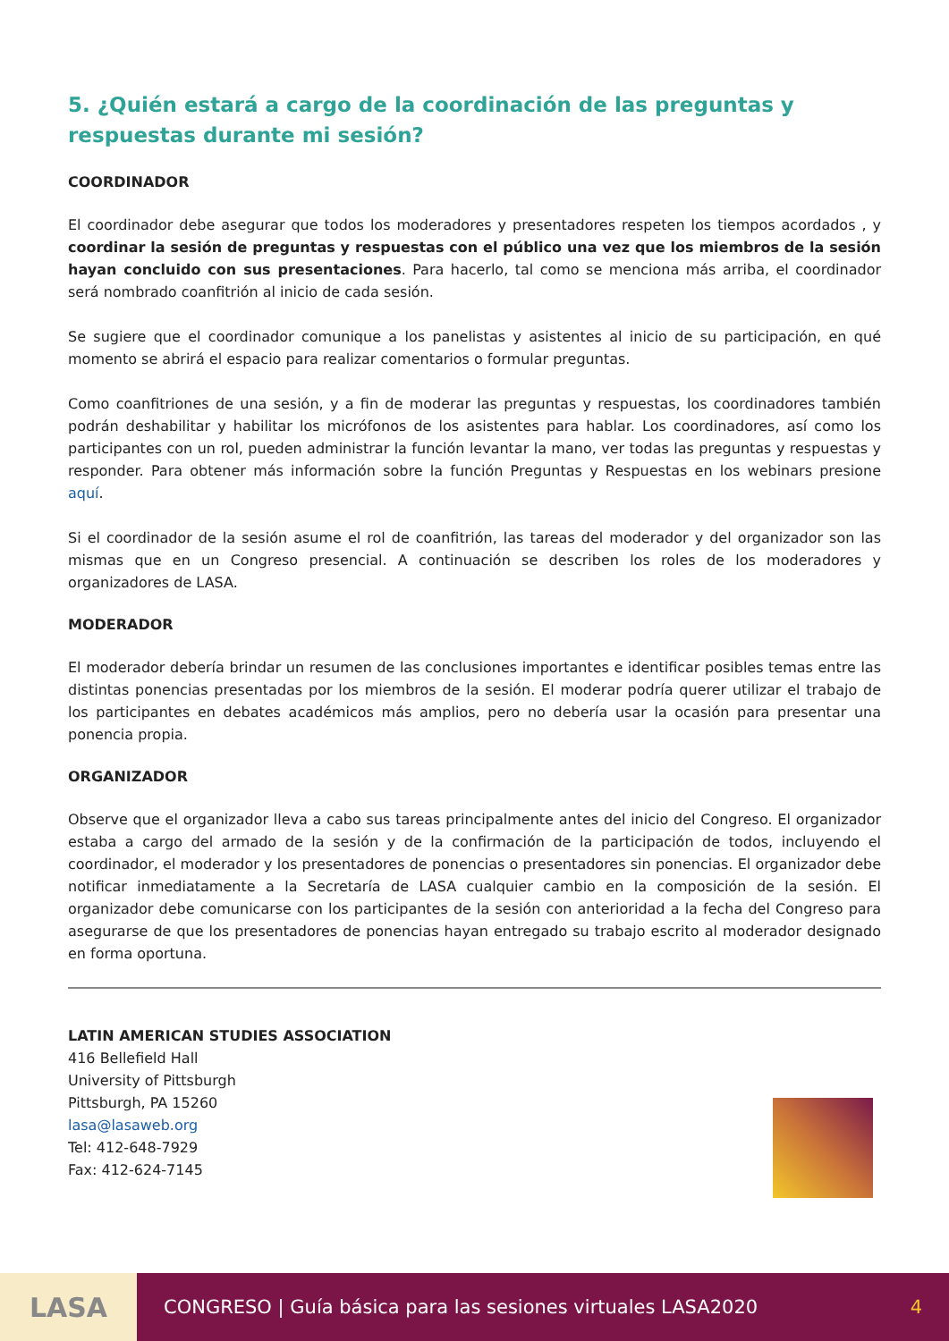5. ¿Quién estará a cargo de la coordinación de las preguntas y respuestas durante mi sesión?
COORDINADOR
El coordinador debe asegurar que todos los moderadores y presentadores respeten los tiempos acordados , y coordinar la sesión de preguntas y respuestas con el público una vez que los miembros de la sesión hayan concluido con sus presentaciones. Para hacerlo, tal como se menciona más arriba, el coordinador será nombrado coanfitrión al inicio de cada sesión.
Se sugiere que el coordinador comunique a los panelistas y asistentes al inicio de su participación, en qué momento se abrirá el espacio para realizar comentarios o formular preguntas.
Como coanfitriones de una sesión, y a fin de moderar las preguntas y respuestas, los coordinadores también podrán deshabilitar y habilitar los micrófonos de los asistentes para hablar. Los coordinadores, así como los participantes con un rol, pueden administrar la función levantar la mano, ver todas las preguntas y respuestas y responder. Para obtener más información sobre la función Preguntas y Respuestas en los webinars presione aquí.
Si el coordinador de la sesión asume el rol de coanfitrión, las tareas del moderador y del organizador son las mismas que en un Congreso presencial. A continuación se describen los roles de los moderadores y organizadores de LASA.
MODERADOR
El moderador debería brindar un resumen de las conclusiones importantes e identificar posibles temas entre las distintas ponencias presentadas por los miembros de la sesión. El moderar podría querer utilizar el trabajo de los participantes en debates académicos más amplios, pero no debería usar la ocasión para presentar una ponencia propia.
ORGANIZADOR
Observe que el organizador lleva a cabo sus tareas principalmente antes del inicio del Congreso. El organizador estaba a cargo del armado de la sesión y de la confirmación de la participación de todos, incluyendo el coordinador, el moderador y los presentadores de ponencias o presentadores sin ponencias. El organizador debe notificar inmediatamente a la Secretaría de LASA cualquier cambio en la composición de la sesión. El organizador debe comunicarse con los participantes de la sesión con anterioridad a la fecha del Congreso para asegurarse de que los presentadores de ponencias hayan entregado su trabajo escrito al moderador designado en forma oportuna.
LATIN AMERICAN STUDIES ASSOCIATION
416 Bellefield Hall
University of Pittsburgh
Pittsburgh, PA 15260
lasa@lasaweb.org
Tel: 412-648-7929
Fax: 412-624-7145
LASA
CONGRESO | Guía básica para las sesiones virtuales LASA2020 4